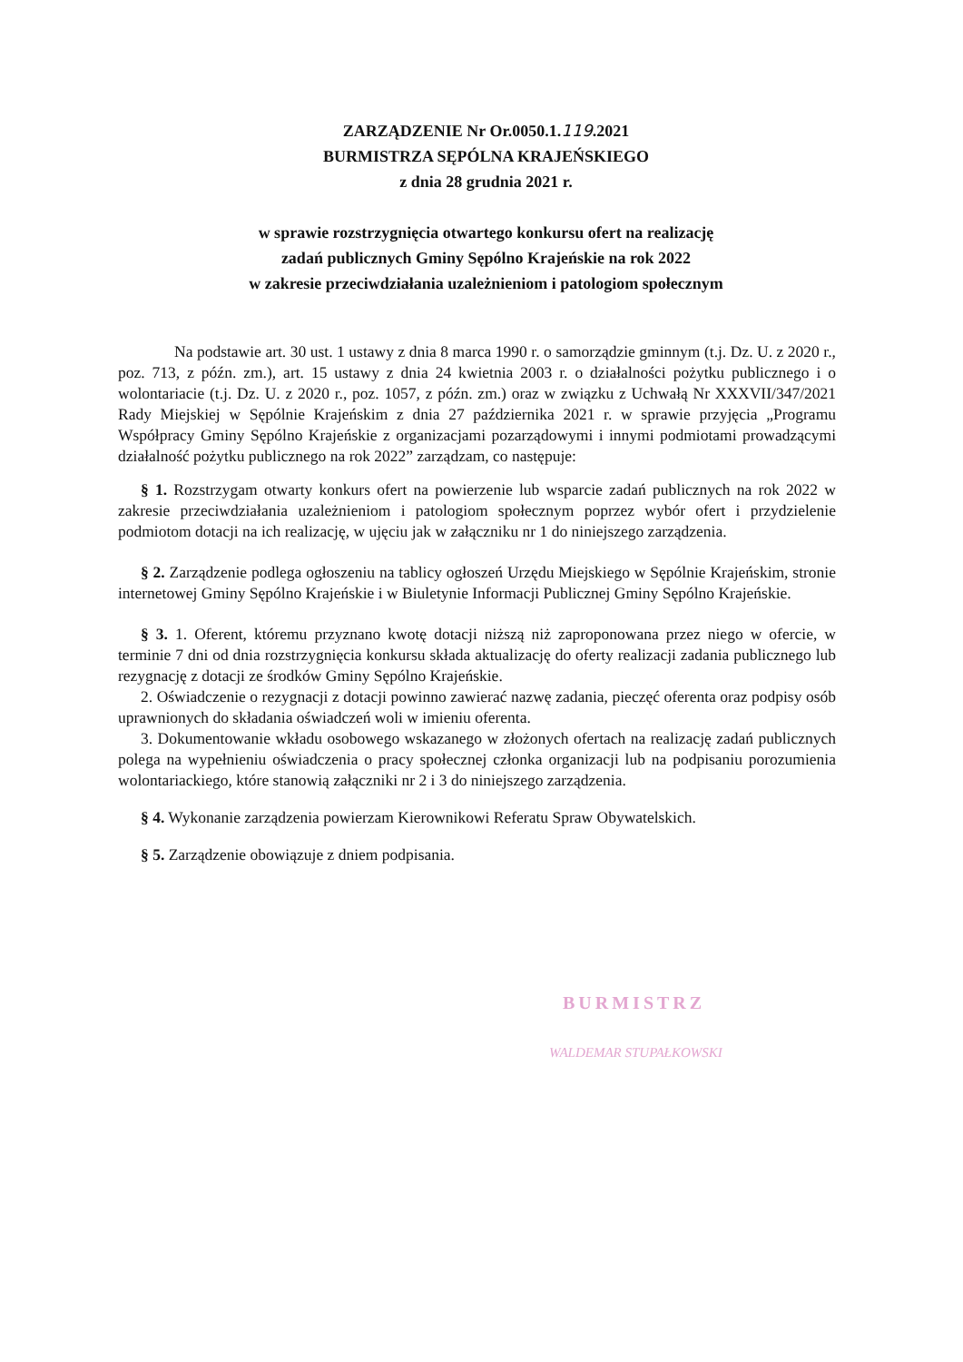ZARZĄDZENIE Nr Or.0050.1.119.2021
BURMISTRZA SĘPÓLNA KRAJEŃSKIEGO
z dnia 28 grudnia 2021 r.
w sprawie rozstrzygnięcia otwartego konkursu ofert na realizację
zadań publicznych Gminy Sępólno Krajeńskie na rok 2022
w zakresie przeciwdziałania uzależnieniom i patologiom społecznym
Na podstawie art. 30 ust. 1 ustawy z dnia 8 marca 1990 r. o samorządzie gminnym (t.j. Dz. U. z 2020 r., poz. 713, z późn. zm.), art. 15 ustawy z dnia 24 kwietnia 2003 r. o działalności pożytku publicznego i o wolontariacie (t.j. Dz. U. z 2020 r., poz. 1057, z późn. zm.) oraz w związku z Uchwałą Nr XXXVII/347/2021 Rady Miejskiej w Sępólnie Krajeńskim z dnia 27 października 2021 r. w sprawie przyjęcia „Programu Współpracy Gminy Sępólno Krajeńskie z organizacjami pozarządowymi i innymi podmiotami prowadzącymi działalność pożytku publicznego na rok 2022” zarządzam, co następuje:
§ 1. Rozstrzygam otwarty konkurs ofert na powierzenie lub wsparcie zadań publicznych na rok 2022 w zakresie przeciwdziałania uzależnieniom i patologiom społecznym poprzez wybór ofert i przydzielenie podmiotom dotacji na ich realizację, w ujęciu jak w załączniku nr 1 do niniejszego zarządzenia.
§ 2. Zarządzenie podlega ogłoszeniu na tablicy ogłoszeń Urzędu Miejskiego w Sępólnie Krajeńskim, stronie internetowej Gminy Sępólno Krajeńskie i w Biuletynie Informacji Publicznej Gminy Sępólno Krajeńskie.
§ 3. 1. Oferent, któremu przyznano kwotę dotacji niższą niż zaproponowana przez niego w ofercie, w terminie 7 dni od dnia rozstrzygnięcia konkursu składa aktualizację do oferty realizacji zadania publicznego lub rezygnację z dotacji ze środków Gminy Sępólno Krajeńskie.
2. Oświadczenie o rezygnacji z dotacji powinno zawierać nazwę zadania, pieczęć oferenta oraz podpisy osób uprawnionych do składania oświadczeń woli w imieniu oferenta.
3. Dokumentowanie wkładu osobowego wskazanego w złożonych ofertach na realizację zadań publicznych polega na wypełnieniu oświadczenia o pracy społecznej członka organizacji lub na podpisaniu porozumienia wolontariackiego, które stanowią załączniki nr 2 i 3 do niniejszego zarządzenia.
§ 4. Wykonanie zarządzenia powierzam Kierownikowi Referatu Spraw Obywatelskich.
§ 5. Zarządzenie obowiązuje z dniem podpisania.
BURMISTRZ
WALDEMAR STUPAŁKOWSKI